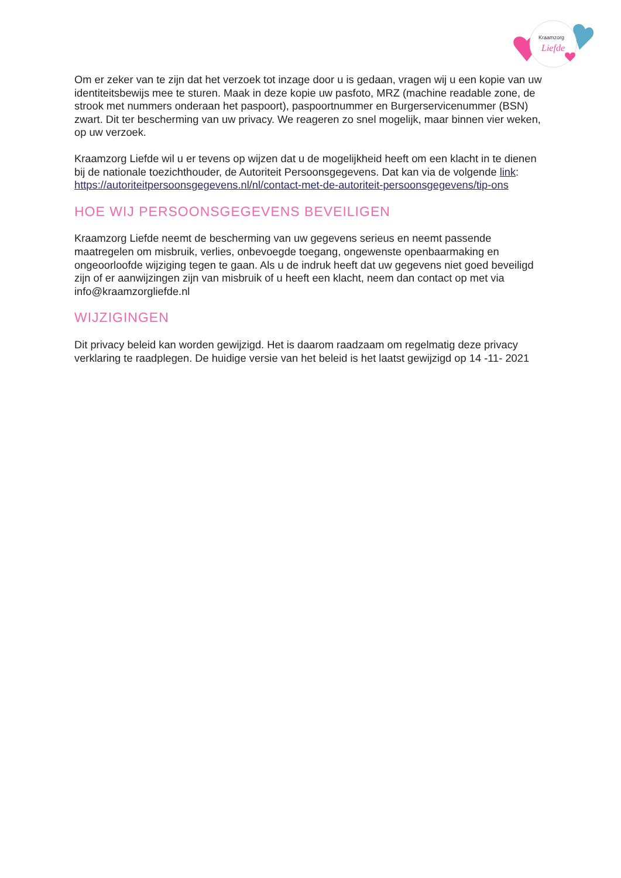Kraamzorg
Liefde
Om er zeker van te zijn dat het verzoek tot inzage door u is gedaan, vragen wij u een kopie van uw identiteitsbewijs mee te sturen. Maak in deze kopie uw pasfoto, MRZ (machine readable zone, de strook met nummers onderaan het paspoort), paspoortnummer en Burgerservicenummer (BSN) zwart. Dit ter bescherming van uw privacy. We reageren zo snel mogelijk, maar binnen vier weken, op uw verzoek.
Kraamzorg Liefde wil u er tevens op wijzen dat u de mogelijkheid heeft om een klacht in te dienen bij de nationale toezichthouder, de Autoriteit Persoonsgegevens. Dat kan via de volgende link: https://autoriteitpersoonsgegevens.nl/nl/contact-met-de-autoriteit-persoonsgegevens/tip-ons
HOE WIJ PERSOONSGEGEVENS BEVEILIGEN
Kraamzorg Liefde neemt de bescherming van uw gegevens serieus en neemt passende maatregelen om misbruik, verlies, onbevoegde toegang, ongewenste openbaarmaking en ongeoorloofde wijziging tegen te gaan. Als u de indruk heeft dat uw gegevens niet goed beveiligd zijn of er aanwijzingen zijn van misbruik of u heeft een klacht, neem dan contact op met via info@kraamzorgliefde.nl
WIJZIGINGEN
Dit privacy beleid kan worden gewijzigd. Het is daarom raadzaam om regelmatig deze privacy verklaring te raadplegen. De huidige versie van het beleid is het laatst gewijzigd op 14 -11- 2021